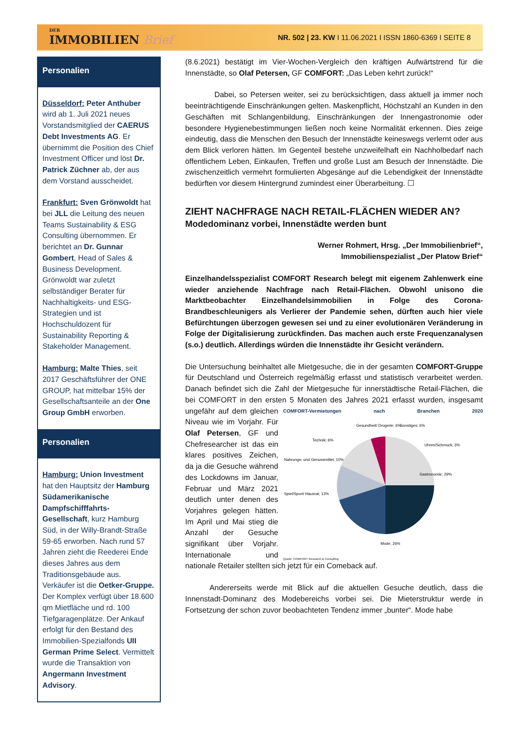DER
IMMOBILIEN Brief
NR. 502 | 23. KW I 11.06.2021 I ISSN 1860-6369 I SEITE 8
Personalien
Düsseldorf: Peter Anthuber wird ab 1. Juli 2021 neues Vorstandsmitglied der CAERUS Debt Investments AG. Er übernimmt die Position des Chief Investment Officer und löst Dr. Patrick Züchner ab, der aus dem Vorstand ausscheidet.
Frankfurt: Sven Grönwoldt hat bei JLL die Leitung des neuen Teams Sustainability & ESG Consulting übernommen. Er berichtet an Dr. Gunnar Gombert, Head of Sales & Business Development. Grönwoldt war zuletzt selbständiger Berater für Nachhaltigkeits- und ESG-Strategien und ist Hochschuldozent für Sustainability Reporting & Stakeholder Management.
Hamburg: Malte Thies, seit 2017 Geschäftsführer der ONE GROUP, hat mittelbar 15% der Gesellschaftsanteile an der One Group GmbH erworben.
Personalien
Hamburg: Union Investment hat den Hauptsitz der Hamburg Südamerikanische Dampfschifffahrts-Gesellschaft, kurz Hamburg Süd, in der Willy-Brandt-Straße 59-65 erworben. Nach rund 57 Jahren zieht die Reederei Ende dieses Jahres aus dem Traditionsgebäude aus. Verkäufer ist die Oetker-Gruppe.
Der Komplex verfügt über 18.600 qm Mietfläche und rd. 100 Tiefgaragenplätze. Der Ankauf erfolgt für den Bestand des Immobilien-Spezialfonds UII German Prime Select. Vermittelt wurde die Transaktion von Angermann Investment Advisory.
(8.6.2021) bestätigt im Vier-Wochen-Vergleich den kräftigen Aufwärtstrend für die Innenstädte, so Olaf Petersen, GF COMFORT: „Das Leben kehrt zurück!“
Dabei, so Petersen weiter, sei zu berücksichtigen, dass aktuell ja immer noch beeinträchtigende Einschränkungen gelten. Maskenpflicht, Höchstzahl an Kunden in den Geschäften mit Schlangenbildung, Einschränkungen der Innengastronomie oder besondere Hygienebestimmungen ließen noch keine Normalität erkennen. Dies zeige eindeutig, dass die Menschen den Besuch der Innenstädte keineswegs verlernt oder aus dem Blick verloren hätten. Im Gegenteil bestehe unzweifelhaft ein Nachholbedarf nach öffentlichem Leben, Einkaufen, Treffen und große Lust am Besuch der Innenstädte. Die zwischenzeitlich vermehrt formulierten Abgesänge auf die Lebendigkeit der Innenstädte bedürften vor diesem Hintergrund zumindest einer Überarbeitung. ☐
ZIEHT NACHFRAGE NACH RETAIL-FLÄCHEN WIEDER AN?
Modedominanz vorbei, Innenstädte werden bunt
Werner Rohmert, Hrsg. „Der Immobilienbrief“,
Immobilienspezialist „Der Platow Brief“
Einzelhandelsspezialist COMFORT Research belegt mit eigenem Zahlenwerk eine wieder anziehende Nachfrage nach Retail-Flächen. Obwohl unisono die Marktbeobachter Einzelhandelsimmobilien in Folge des Corona-Brandbeschleunigers als Verlierer der Pandemie sehen, dürften auch hier viele Befürchtungen überzogen gewesen sei und zu einer evolutionären Veränderung in Folge der Digitalisierung zurückfinden. Das machen auch erste Frequenzanalysen (s.o.) deutlich. Allerdings würden die Innenstädte ihr Gesicht verändern.
Die Untersuchung beinhaltet alle Mietgesuche, die in der gesamten COMFORT-Gruppe für Deutschland und Österreich regelmäßig erfasst und statistisch verarbeitet werden. Danach befindet sich die Zahl der Mietgesuche für innerstädtische Retail-Flächen, die bei COMFORT in den ersten 5 Monaten des Jahres COMFORT-Vermietungen nach Branchen 2020
Gastronomie; 29%
Mode; 26%
Spiel/Sport/ Hausrat; 13%
Nahrungs- und Genussmittel; 10%
Technik; 6%
Gesundheit/ Drogerie; 6%
Sonstiges; 6%
Uhren/Schmuck; 3%
Quelle: COMFORT Research & Consulting 2021 erfasst wurden, insgesamt ungefähr auf dem gleichen Niveau wie im Vorjahr. Für Olaf Petersen, GF und Chefresearcher ist das ein klares positives Zeichen, da ja die Gesuche während des Lockdowns im Januar, Februar und März 2021 deutlich unter denen des Vorjahres gelegen hätten. Im April und Mai stieg die Anzahl der Gesuche signifikant über Vorjahr. Internationale und nationale Retailer stellten sich jetzt für ein Comeback auf.
Andererseits werde mit Blick auf die aktuellen Gesuche deutlich, dass die Innenstadt-Dominanz des Modebereichs vorbei sei. Die Mieterstruktur werde in Fortsetzung der schon zuvor beobachteten Tendenz immer „bunter“. Mode habe